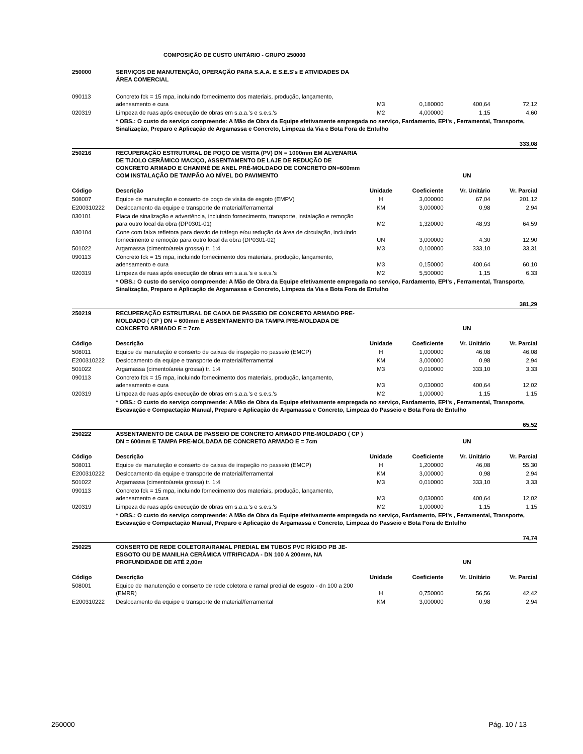COMPOSIÇÃO DE CUSTO UNITÁRIO - GRUPO 250000
| 250000 | SERVIÇOS DE MANUTENÇÃO, OPERAÇÃO PARA S.A.A. E S.E.S's E ATIVIDADES DA ÁREA COMERCIAL | | | | |
| 090113 | Concreto fck = 15 mpa, incluindo fornecimento dos materiais, produção, lançamento, adensamento e cura | M3 | 0,180000 | 400,64 | 72,12 |
| 020319 | Limpeza de ruas após execução de obras em s.a.a.'s e s.e.s.'s | M2 | 4,000000 | 1,15 | 4,60 |
| | * OBS.: O custo do serviço compreende: A Mão de Obra da Equipe efetivamente empregada no serviço, Fardamento, EPI's , Ferramental, Transporte, Sinalização, Preparo e Aplicação de Argamassa e Concreto, Limpeza da Via e Bota Fora de Entulho | | | | |
| 333,08 | | | | | |
| 250216 | RECUPERAÇÃO ESTRUTURAL DE POÇO DE VISITA (PV) DN = 1000mm EM ALVENARIA DE TIJOLO CERÂMICO MACIÇO, ASSENTAMENTO DE LAJE DE REDUÇÃO DE CONCRETO ARMADO E CHAMINÉ DE ANEL PRÉ-MOLDADO DE CONCRETO DN=600mm COM INSTALAÇÃO DE TAMPÃO AO NÍVEL DO PAVIMENTO | | | UN | |
| Código | Descrição | Unidade | Coeficiente | Vr. Unitário | Vr. Parcial |
| 508007 | Equipe de manuteção e conserto de poço de visita de esgoto (EMPV) | H | 3,000000 | 67,04 | 201,12 |
| E200310222 | Deslocamento da equipe e transporte de material/ferramental | KM | 3,000000 | 0,98 | 2,94 |
| 030101 | Placa de sinalização e advertência, incluindo fornecimento, transporte, instalação e remoção para outro local da obra (DP0301-01) | M2 | 1,320000 | 48,93 | 64,59 |
| 030104 | Cone com faixa refletora para desvio de tráfego e/ou redução da área de circulação, incluindo fornecimento e remoção para outro local da obra (DP0301-02) | UN | 3,000000 | 4,30 | 12,90 |
| 501022 | Argamassa (cimento/areia grossa) tr. 1:4 | M3 | 0,100000 | 333,10 | 33,31 |
| 090113 | Concreto fck = 15 mpa, incluindo fornecimento dos materiais, produção, lançamento, adensamento e cura | M3 | 0,150000 | 400,64 | 60,10 |
| 020319 | Limpeza de ruas após execução de obras em s.a.a.'s e s.e.s.'s | M2 | 5,500000 | 1,15 | 6,33 |
| | * OBS.: O custo do serviço compreende: A Mão de Obra da Equipe efetivamente empregada no serviço, Fardamento, EPI's , Ferramental, Transporte, Sinalização, Preparo e Aplicação de Argamassa e Concreto, Limpeza da Via e Bota Fora de Entulho | | | | |
| 381,29 | | | | | |
| 250219 | RECUPERAÇÃO ESTRUTURAL DE CAIXA DE PASSEIO DE CONCRETO ARMADO PRE-MOLDADO ( CP ) DN = 600mm E ASSENTAMENTO DA TAMPA PRE-MOLDADA DE CONCRETO ARMADO E = 7cm | | | UN | |
| Código | Descrição | Unidade | Coeficiente | Vr. Unitário | Vr. Parcial |
| 508011 | Equipe de manuteção e conserto de caixas de inspeção no passeio (EMCP) | H | 1,000000 | 46,08 | 46,08 |
| E200310222 | Deslocamento da equipe e transporte de material/ferramental | KM | 3,000000 | 0,98 | 2,94 |
| 501022 | Argamassa (cimento/areia grossa) tr. 1:4 | M3 | 0,010000 | 333,10 | 3,33 |
| 090113 | Concreto fck = 15 mpa, incluindo fornecimento dos materiais, produção, lançamento, adensamento e cura | M3 | 0,030000 | 400,64 | 12,02 |
| 020319 | Limpeza de ruas após execução de obras em s.a.a.'s e s.e.s.'s | M2 | 1,000000 | 1,15 | 1,15 |
| | * OBS.: O custo do serviço compreende: A Mão de Obra da Equipe efetivamente empregada no serviço, Fardamento, EPI's , Ferramental, Transporte, Escavação e Compactação Manual, Preparo e Aplicação de Argamassa e Concreto, Limpeza do Passeio e Bota Fora de Entulho | | | | |
| 65,52 | | | | | |
| 250222 | ASSENTAMENTO DE CAIXA DE PASSEIO DE CONCRETO ARMADO PRE-MOLDADO ( CP ) DN = 600mm E TAMPA PRE-MOLDADA DE CONCRETO ARMADO E = 7cm | | | UN | |
| Código | Descrição | Unidade | Coeficiente | Vr. Unitário | Vr. Parcial |
| 508011 | Equipe de manuteção e conserto de caixas de inspeção no passeio (EMCP) | H | 1,200000 | 46,08 | 55,30 |
| E200310222 | Deslocamento da equipe e transporte de material/ferramental | KM | 3,000000 | 0,98 | 2,94 |
| 501022 | Argamassa (cimento/areia grossa) tr. 1:4 | M3 | 0,010000 | 333,10 | 3,33 |
| 090113 | Concreto fck = 15 mpa, incluindo fornecimento dos materiais, produção, lançamento, adensamento e cura | M3 | 0,030000 | 400,64 | 12,02 |
| 020319 | Limpeza de ruas após execução de obras em s.a.a.'s e s.e.s.'s | M2 | 1,000000 | 1,15 | 1,15 |
| | * OBS.: O custo do serviço compreende: A Mão de Obra da Equipe efetivamente empregada no serviço, Fardamento, EPI's , Ferramental, Transporte, Escavação e Compactação Manual, Preparo e Aplicação de Argamassa e Concreto, Limpeza do Passeio e Bota Fora de Entulho | | | | |
| 74,74 | | | | | |
| 250225 | CONSERTO DE REDE COLETORA/RAMAL PREDIAL EM TUBOS PVC RÍGIDO PB JE-ESGOTO OU DE MANILHA CERÂMICA VITRIFICADA - DN 100 A 200mm, NA PROFUNDIDADE DE ATÉ 2,00m | | | UN | |
| Código | Descrição | Unidade | Coeficiente | Vr. Unitário | Vr. Parcial |
| 508001 | Equipe de manutenção e conserto de rede coletora e ramal predial de esgoto - dn 100 a 200 (EMRR) | H | 0,750000 | 56,56 | 42,42 |
| E200310222 | Deslocamento da equipe e transporte de material/ferramental | KM | 3,000000 | 0,98 | 2,94 |
250000 Pág. 10 / 13